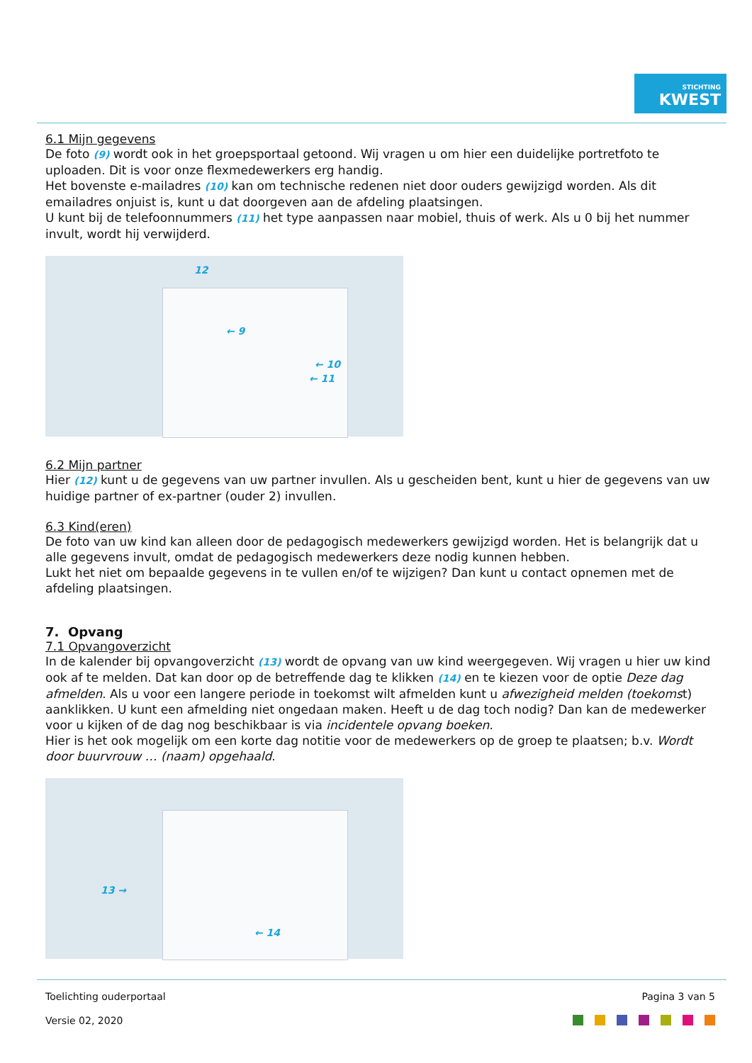STICHTING
KWEST
6.1 Mijn gegevens
De foto (9) wordt ook in het groepsportaal getoond. Wij vragen u om hier een duidelijke portretfoto te uploaden. Dit is voor onze flexmedewerkers erg handig.
Het bovenste e-mailadres (10) kan om technische redenen niet door ouders gewijzigd worden. Als dit emailadres onjuist is, kunt u dat doorgeven aan de afdeling plaatsingen.
U kunt bij de telefoonnummers (11) het type aanpassen naar mobiel, thuis of werk. Als u 0 bij het nummer invult, wordt hij verwijderd.
12
← 9
← 10
← 11
6.2 Mijn partner
Hier (12) kunt u de gegevens van uw partner invullen. Als u gescheiden bent, kunt u hier de gegevens van uw huidige partner of ex-partner (ouder 2) invullen.
6.3 Kind(eren)
De foto van uw kind kan alleen door de pedagogisch medewerkers gewijzigd worden. Het is belangrijk dat u alle gegevens invult, omdat de pedagogisch medewerkers deze nodig kunnen hebben.
Lukt het niet om bepaalde gegevens in te vullen en/of te wijzigen? Dan kunt u contact opnemen met de afdeling plaatsingen.
7. Opvang
7.1 Opvangoverzicht
In de kalender bij opvangoverzicht (13) wordt de opvang van uw kind weergegeven. Wij vragen u hier uw kind ook af te melden. Dat kan door op de betreffende dag te klikken (14) en te kiezen voor de optie Deze dag afmelden. Als u voor een langere periode in toekomst wilt afmelden kunt u afwezigheid melden (toekomst) aanklikken. U kunt een afmelding niet ongedaan maken. Heeft u de dag toch nodig? Dan kan de medewerker voor u kijken of de dag nog beschikbaar is via incidentele opvang boeken.
Hier is het ook mogelijk om een korte dag notitie voor de medewerkers op de groep te plaatsen; b.v. Wordt door buurvrouw … (naam) opgehaald.
13 →
← 14
Toelichting ouderportaal Pagina 3 van 5
Versie 02, 2020